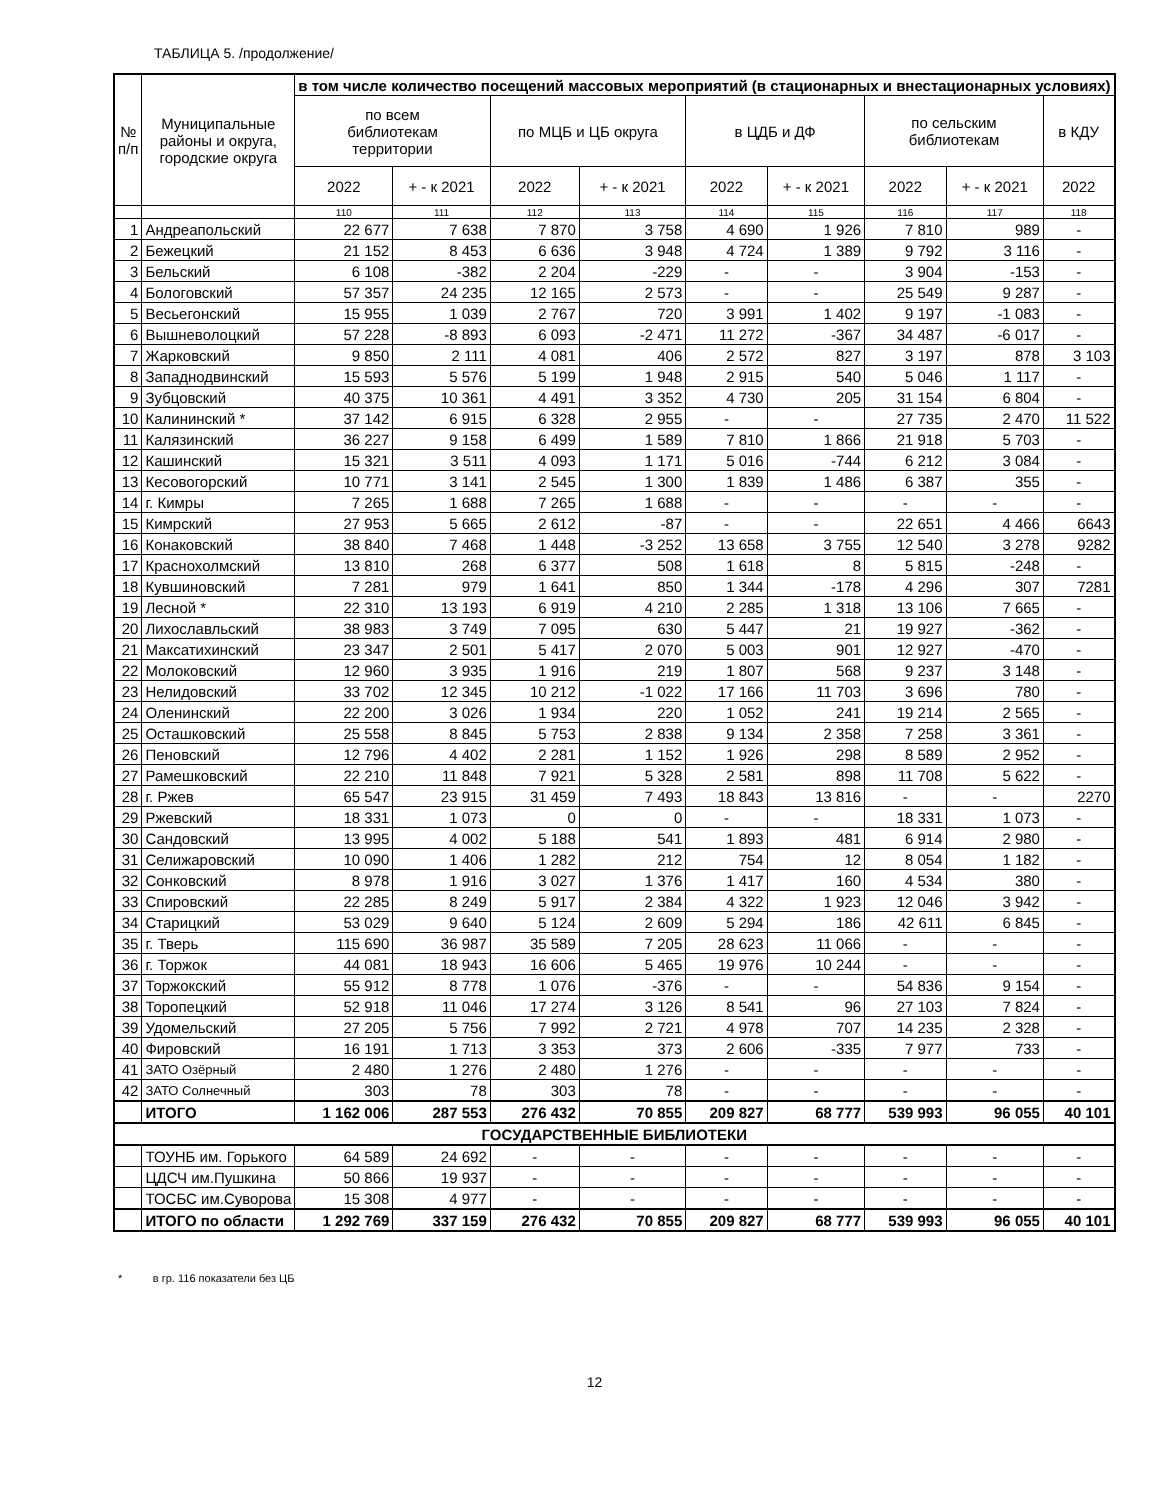ТАБЛИЦА 5. /продолжение/
| № п/п | Муниципальные районы и округа, городские округа | в том числе количество посещений массовых мероприятий (в стационарных и внестационарных условиях) | | | | | | | | |
| --- | --- | --- | --- | --- | --- | --- | --- | --- | --- | --- |
| | | по всем библиотекам территории | | по МЦБ и ЦБ округа | | в ЦДБ и ДФ | | по сельским библиотекам | | в КДУ |
| | | 2022 | + - к 2021 | 2022 | + - к 2021 | 2022 | + - к 2021 | 2022 | + - к 2021 | 2022 |
| | | 110 | 111 | 112 | 113 | 114 | 115 | 116 | 117 | 118 |
| 1 | Андреапольский | 22 677 | 7 638 | 7 870 | 3 758 | 4 690 | 1 926 | 7 810 | 989 | - |
| 2 | Бежецкий | 21 152 | 8 453 | 6 636 | 3 948 | 4 724 | 1 389 | 9 792 | 3 116 | - |
| 3 | Бельский | 6 108 | -382 | 2 204 | -229 | - | - | 3 904 | -153 | - |
| 4 | Бологовский | 57 357 | 24 235 | 12 165 | 2 573 | - | - | 25 549 | 9 287 | - |
| 5 | Весьегонский | 15 955 | 1 039 | 2 767 | 720 | 3 991 | 1 402 | 9 197 | -1 083 | - |
| 6 | Вышневолоцкий | 57 228 | -8 893 | 6 093 | -2 471 | 11 272 | -367 | 34 487 | -6 017 | - |
| 7 | Жарковский | 9 850 | 2 111 | 4 081 | 406 | 2 572 | 827 | 3 197 | 878 | 3 103 |
| 8 | Западнодвинский | 15 593 | 5 576 | 5 199 | 1 948 | 2 915 | 540 | 5 046 | 1 117 | - |
| 9 | Зубцовский | 40 375 | 10 361 | 4 491 | 3 352 | 4 730 | 205 | 31 154 | 6 804 | - |
| 10 | Калининский * | 37 142 | 6 915 | 6 328 | 2 955 | - | - | 27 735 | 2 470 | 11 522 |
| 11 | Калязинский | 36 227 | 9 158 | 6 499 | 1 589 | 7 810 | 1 866 | 21 918 | 5 703 | - |
| 12 | Кашинский | 15 321 | 3 511 | 4 093 | 1 171 | 5 016 | -744 | 6 212 | 3 084 | - |
| 13 | Кесовогорский | 10 771 | 3 141 | 2 545 | 1 300 | 1 839 | 1 486 | 6 387 | 355 | - |
| 14 | г. Кимры | 7 265 | 1 688 | 7 265 | 1 688 | - | - | - | - | - |
| 15 | Кимрский | 27 953 | 5 665 | 2 612 | -87 | - | - | 22 651 | 4 466 | 6643 |
| 16 | Конаковский | 38 840 | 7 468 | 1 448 | -3 252 | 13 658 | 3 755 | 12 540 | 3 278 | 9282 |
| 17 | Краснохолмский | 13 810 | 268 | 6 377 | 508 | 1 618 | 8 | 5 815 | -248 | - |
| 18 | Кувшиновский | 7 281 | 979 | 1 641 | 850 | 1 344 | -178 | 4 296 | 307 | 7281 |
| 19 | Лесной * | 22 310 | 13 193 | 6 919 | 4 210 | 2 285 | 1 318 | 13 106 | 7 665 | - |
| 20 | Лихославльский | 38 983 | 3 749 | 7 095 | 630 | 5 447 | 21 | 19 927 | -362 | - |
| 21 | Максатихинский | 23 347 | 2 501 | 5 417 | 2 070 | 5 003 | 901 | 12 927 | -470 | - |
| 22 | Молоковский | 12 960 | 3 935 | 1 916 | 219 | 1 807 | 568 | 9 237 | 3 148 | - |
| 23 | Нелидовский | 33 702 | 12 345 | 10 212 | -1 022 | 17 166 | 11 703 | 3 696 | 780 | - |
| 24 | Оленинский | 22 200 | 3 026 | 1 934 | 220 | 1 052 | 241 | 19 214 | 2 565 | - |
| 25 | Осташковский | 25 558 | 8 845 | 5 753 | 2 838 | 9 134 | 2 358 | 7 258 | 3 361 | - |
| 26 | Пеновский | 12 796 | 4 402 | 2 281 | 1 152 | 1 926 | 298 | 8 589 | 2 952 | - |
| 27 | Рамешковский | 22 210 | 11 848 | 7 921 | 5 328 | 2 581 | 898 | 11 708 | 5 622 | - |
| 28 | г. Ржев | 65 547 | 23 915 | 31 459 | 7 493 | 18 843 | 13 816 | - | - | 2270 |
| 29 | Ржевский | 18 331 | 1 073 | 0 | 0 | - | - | 18 331 | 1 073 | - |
| 30 | Сандовский | 13 995 | 4 002 | 5 188 | 541 | 1 893 | 481 | 6 914 | 2 980 | - |
| 31 | Селижаровский | 10 090 | 1 406 | 1 282 | 212 | 754 | 12 | 8 054 | 1 182 | - |
| 32 | Сонковский | 8 978 | 1 916 | 3 027 | 1 376 | 1 417 | 160 | 4 534 | 380 | - |
| 33 | Спировский | 22 285 | 8 249 | 5 917 | 2 384 | 4 322 | 1 923 | 12 046 | 3 942 | - |
| 34 | Старицкий | 53 029 | 9 640 | 5 124 | 2 609 | 5 294 | 186 | 42 611 | 6 845 | - |
| 35 | г. Тверь | 115 690 | 36 987 | 35 589 | 7 205 | 28 623 | 11 066 | - | - | - |
| 36 | г. Торжок | 44 081 | 18 943 | 16 606 | 5 465 | 19 976 | 10 244 | - | - | - |
| 37 | Торжокский | 55 912 | 8 778 | 1 076 | -376 | - | - | 54 836 | 9 154 | - |
| 38 | Торопецкий | 52 918 | 11 046 | 17 274 | 3 126 | 8 541 | 96 | 27 103 | 7 824 | - |
| 39 | Удомельский | 27 205 | 5 756 | 7 992 | 2 721 | 4 978 | 707 | 14 235 | 2 328 | - |
| 40 | Фировский | 16 191 | 1 713 | 3 353 | 373 | 2 606 | -335 | 7 977 | 733 | - |
| 41 | ЗАТО Озёрный | 2 480 | 1 276 | 2 480 | 1 276 | - | - | - | - | - |
| 42 | ЗАТО Солнечный | 303 | 78 | 303 | 78 | - | - | - | - | - |
| | ИТОГО | 1 162 006 | 287 553 | 276 432 | 70 855 | 209 827 | 68 777 | 539 993 | 96 055 | 40 101 |
| ГОСУДАРСТВЕННЫЕ БИБЛИОТЕКИ | | | | | | | | | | |
| | ТОУНБ им. Горького | 64 589 | 24 692 | - | - | - | - | - | - | - |
| | ЦДСЧ им.Пушкина | 50 866 | 19 937 | - | - | - | - | - | - | - |
| | ТОСБС им.Суворова | 15 308 | 4 977 | - | - | - | - | - | - | - |
| | ИТОГО по области | 1 292 769 | 337 159 | 276 432 | 70 855 | 209 827 | 68 777 | 539 993 | 96 055 | 40 101 |
* в гр. 116 показатели без ЦБ
12